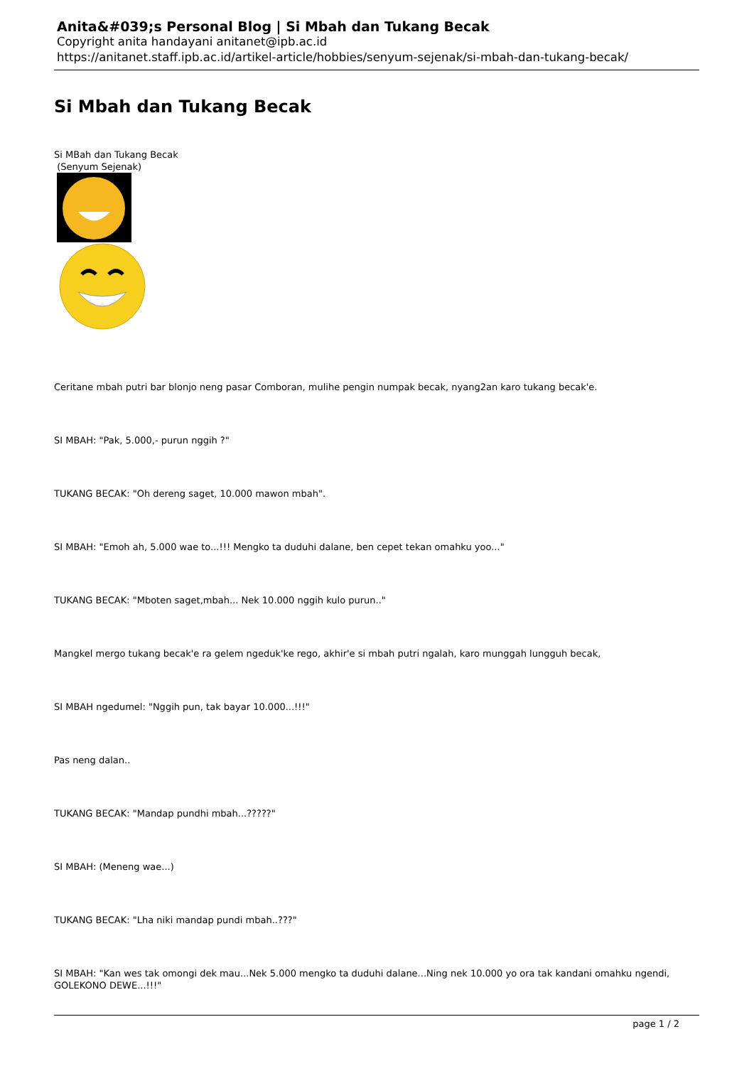Anita&#039;s Personal Blog | Si Mbah dan Tukang Becak
Copyright anita handayani anitanet@ipb.ac.id
https://anitanet.staff.ipb.ac.id/artikel-article/hobbies/senyum-sejenak/si-mbah-dan-tukang-becak/
Si Mbah dan Tukang Becak
Si MBah dan Tukang Becak
(Senyum Sejenak)
Ceritane mbah putri bar blonjo neng pasar Comboran, mulihe pengin numpak becak, nyang2an karo tukang becak'e.
SI MBAH: "Pak, 5.000,- purun nggih ?"
TUKANG BECAK: "Oh dereng saget, 10.000 mawon mbah".
SI MBAH: "Emoh ah, 5.000 wae to...!!! Mengko ta duduhi dalane, ben cepet tekan omahku yoo..."
TUKANG BECAK: "Mboten saget,mbah... Nek 10.000 nggih kulo purun.."
Mangkel mergo tukang becak'e ra gelem ngeduk'ke rego, akhir'e si mbah putri ngalah, karo munggah lungguh becak,
SI MBAH ngedumel: "Nggih pun, tak bayar 10.000...!!!"
Pas neng dalan..
TUKANG BECAK: "Mandap pundhi mbah...?????"
SI MBAH: (Meneng wae...)
TUKANG BECAK: "Lha niki mandap pundi mbah..???"
SI MBAH: "Kan wes tak omongi dek mau...Nek 5.000 mengko ta duduhi dalane...Ning nek 10.000 yo ora tak kandani omahku ngendi, GOLEKONO DEWE...!!!"
page 1 / 2